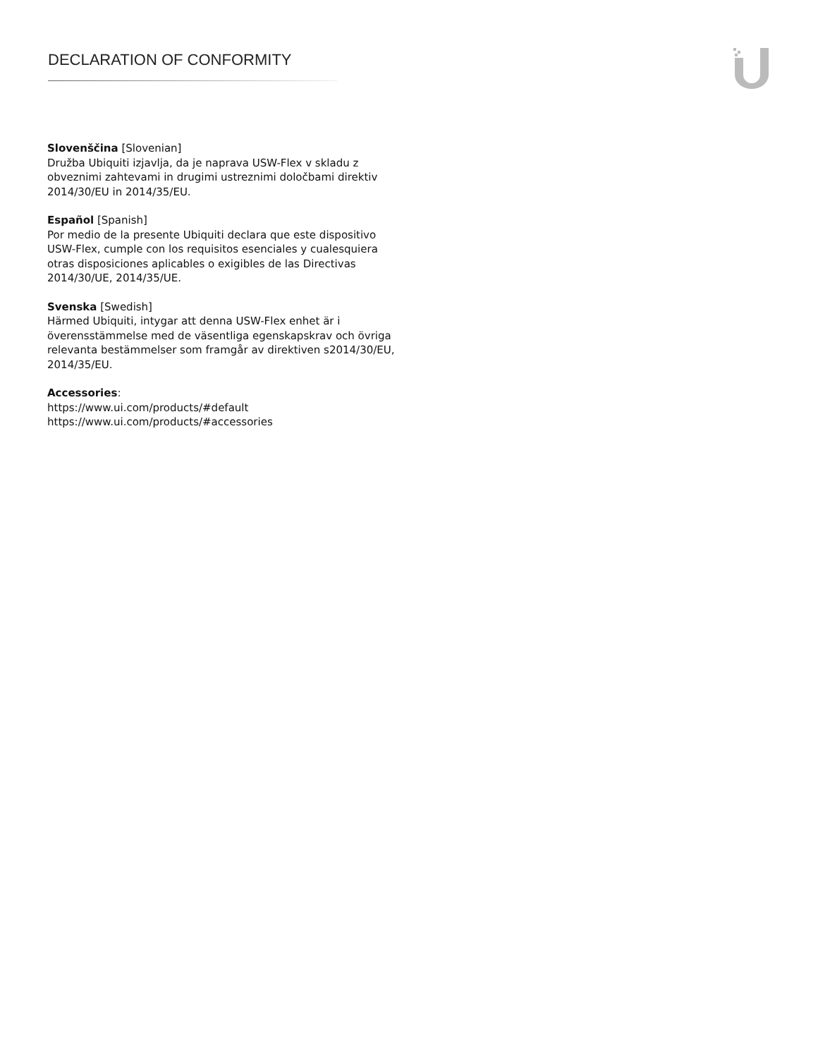DECLARATION OF CONFORMITY
Slovenščina [Slovenian]
Družba Ubiquiti izjavlja, da je naprava USW-Flex v skladu z obveznimi zahtevami in drugimi ustreznimi določbami direktiv 2014/30/EU in 2014/35/EU.
Español [Spanish]
Por medio de la presente Ubiquiti declara que este dispositivo USW-Flex, cumple con los requisitos esenciales y cualesquiera otras disposiciones aplicables o exigibles de las Directivas 2014/30/UE, 2014/35/UE.
Svenska [Swedish]
Härmed Ubiquiti, intygar att denna USW-Flex enhet är i överensstämmelse med de väsentliga egenskapskrav och övriga relevanta bestämmelser som framgår av direktiven s2014/30/EU, 2014/35/EU.
Accessories:
https://www.ui.com/products/#default
https://www.ui.com/products/#accessories